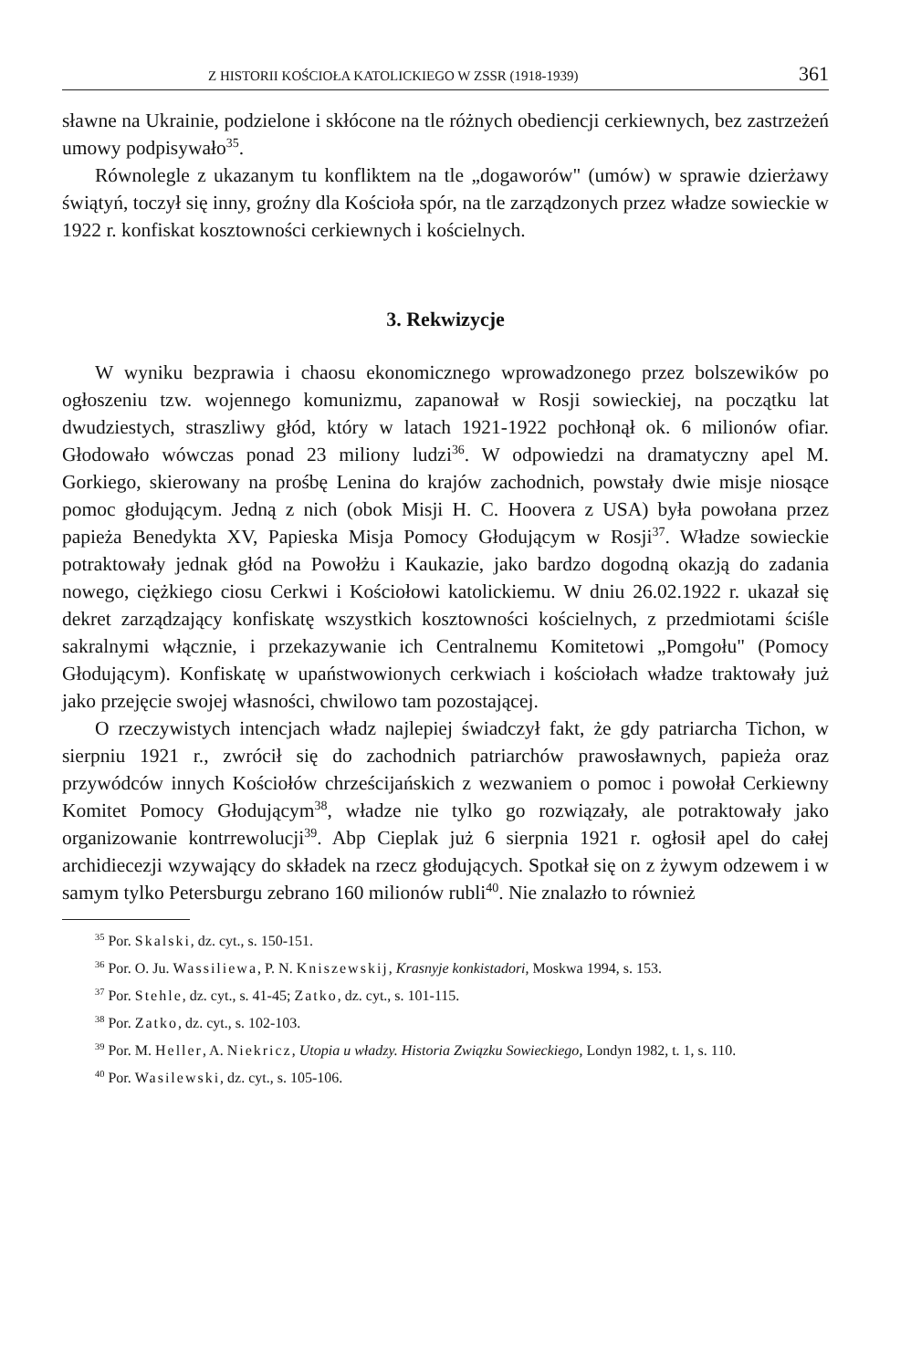Z HISTORII KOŚCIOŁA KATOLICKIEGO W ZSSR (1918-1939) 361
sławne na Ukrainie, podzielone i skłócone na tle różnych obediencji cerkiewnych, bez zastrzeżeń umowy podpisywało<sup>35</sup>.
Równolegle z ukazanym tu konfliktem na tle „dogaworów" (umów) w sprawie dzierżawy świątyń, toczył się inny, groźny dla Kościoła spór, na tle zarządzonych przez władze sowieckie w 1922 r. konfiskat kosztowności cerkiewnych i kościelnych.
3. Rekwizycje
W wyniku bezprawia i chaosu ekonomicznego wprowadzonego przez bolszewików po ogłoszeniu tzw. wojennego komunizmu, zapanował w Rosji sowieckiej, na początku lat dwudziestych, straszliwy głód, który w latach 1921-1922 pochłonął ok. 6 milionów ofiar. Głodowało wówczas ponad 23 miliony ludzi<sup>36</sup>. W odpowiedzi na dramatyczny apel M. Gorkiego, skierowany na prośbę Lenina do krajów zachodnich, powstały dwie misje niosące pomoc głodującym. Jedną z nich (obok Misji H. C. Hoovera z USA) była powołana przez papieża Benedykta XV, Papieska Misja Pomocy Głodującym w Rosji<sup>37</sup>. Władze sowieckie potraktowały jednak głód na Powołżu i Kaukazie, jako bardzo dogodną okazją do zadania nowego, ciężkiego ciosu Cerkwi i Kościołowi katolickiemu. W dniu 26.02.1922 r. ukazał się dekret zarządzający konfiskatę wszystkich kosztowności kościelnych, z przedmiotami ściśle sakralnymi włącznie, i przekazywanie ich Centralnemu Komitetowi „Pomgołu" (Pomocy Głodującym). Konfiskatę w upaństwowionych cerkwiach i kościołach władze traktowały już jako przejęcie swojej własności, chwilowo tam pozostającej.
O rzeczywistych intencjach władz najlepiej świadczył fakt, że gdy patriarcha Tichon, w sierpniu 1921 r., zwrócił się do zachodnich patriarchów prawosławnych, papieża oraz przywódców innych Kościołów chrześcijańskich z wezwaniem o pomoc i powołał Cerkiewny Komitet Pomocy Głodującym<sup>38</sup>, władze nie tylko go rozwiązały, ale potraktowały jako organizowanie kontrrewolucji<sup>39</sup>. Abp Cieplak już 6 sierpnia 1921 r. ogłosił apel do całej archidiecezji wzywający do składek na rzecz głodujących. Spotkał się on z żywym odzewem i w samym tylko Petersburgu zebrano 160 milionów rubli<sup>40</sup>. Nie znalazło to również
<sup>35</sup> Por. Skalski, dz. cyt., s. 150-151.
<sup>36</sup> Por. O. Ju. Wassiliewa, P. N. Kniszewskij, Krasnyje konkistadori, Moskwa 1994, s. 153.
<sup>37</sup> Por. Stehle, dz. cyt., s. 41-45; Zatko, dz. cyt., s. 101-115.
<sup>38</sup> Por. Zatko, dz. cyt., s. 102-103.
<sup>39</sup> Por. M. Heller, A. Niekricz, Utopia u władzy. Historia Związku Sowieckiego, Londyn 1982, t. 1, s. 110.
<sup>40</sup> Por. Wasilewski, dz. cyt., s. 105-106.